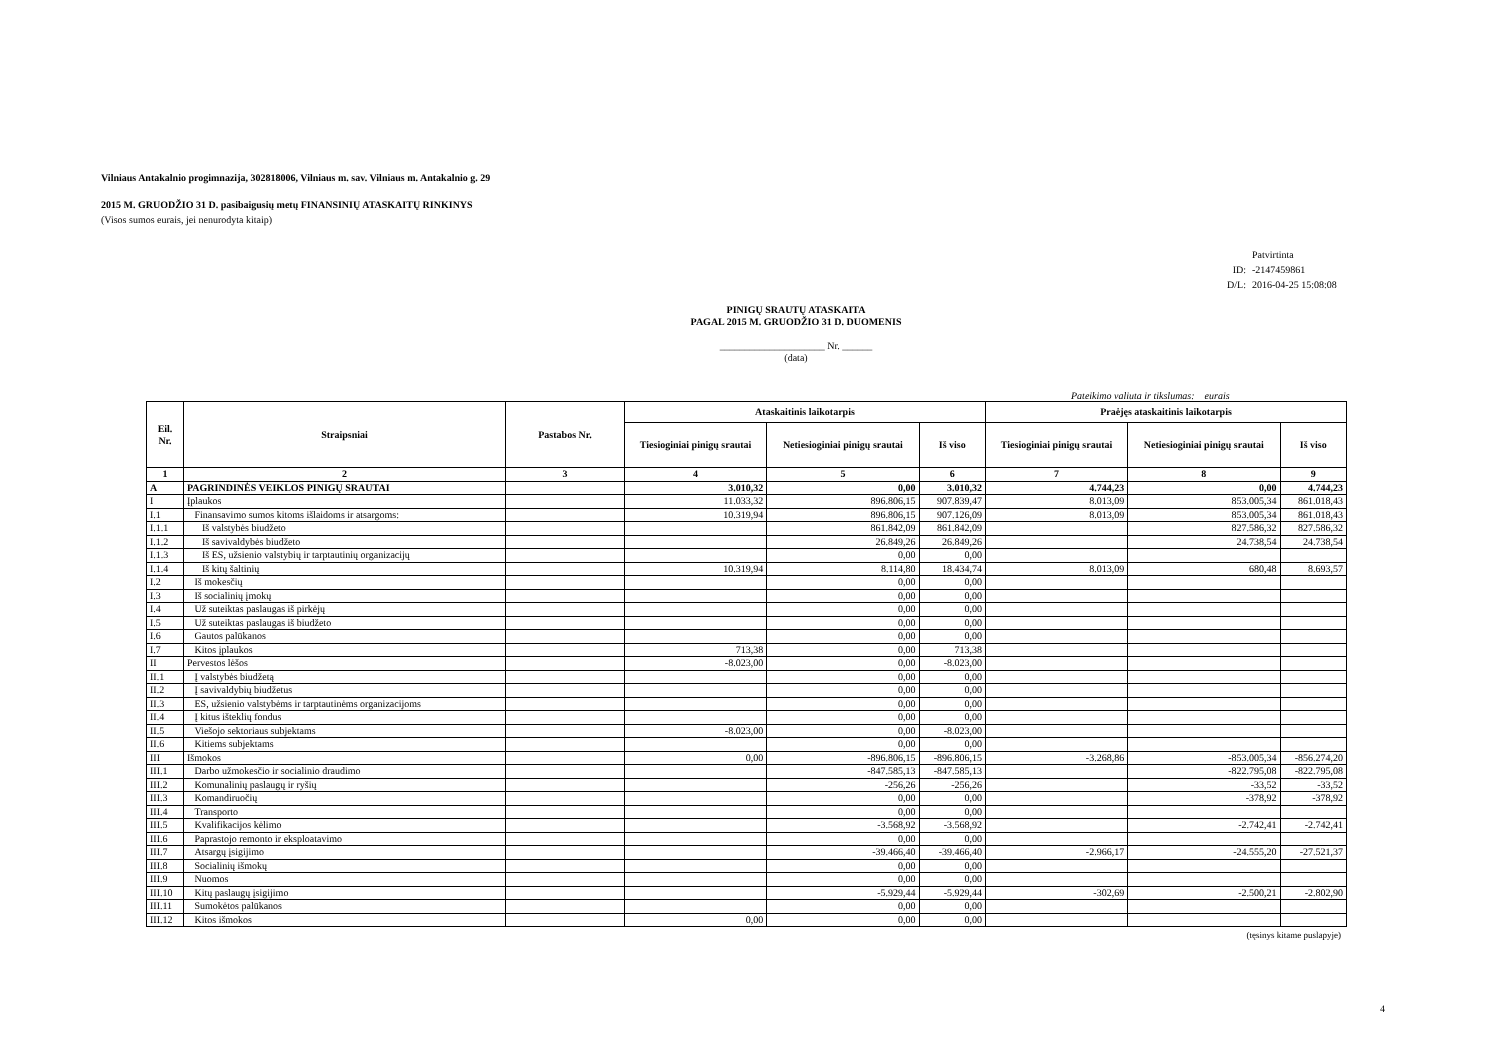Vilniaus Antakalnio progimnazija, 302818006, Vilniaus m. sav. Vilniaus m. Antakalnio g. 29
2015 M. GRUODŽIO 31 D. pasibaigusių metų FINANSINIŲ ATASKAITŲ RINKINYS
(Visos sumos eurais, jei nenurodyta kitaip)
Patvirtinta
ID: -2147459861
D/L: 2016-04-25 15:08:08
PINIGŲ SRAUTŲ ATASKAITA
PAGAL 2015 M. GRUODŽIO 31 D. DUOMENIS
_____________________ Nr. ______
(data)
Pateikimo valiuta ir tikslumas: eurais
| Eil. Nr. | Straipsniai | Pastabos Nr. | Ataskaitinis laikotarpis | | | Praėjęs ataskaitinis laikotarpis | | |
| --- | --- | --- | --- | --- | --- | --- | --- | --- |
| | | | Tiesioginiai pinigų srautai | Netiesioginiai pinigų srautai | Iš viso | Tiesioginiai pinigų srautai | Netiesioginiai pinigų srautai | Iš viso |
| 1 | 2 | 3 | 4 | 5 | 6 | 7 | 8 | 9 |
| A | PAGRINDINĖS VEIKLOS PINIGŲ SRAUTAI | | 3.010,32 | 0,00 | 3.010,32 | 4.744,23 | 0,00 | 4.744,23 |
| I | Įplaukos | | 11.033,32 | 896.806,15 | 907.839,47 | 8.013,09 | 853.005,34 | 861.018,43 |
| I.1 | Finansavimo sumos kitoms išlaidoms ir atsargoms: | | 10.319,94 | 896.806,15 | 907.126,09 | 8.013,09 | 853.005,34 | 861.018,43 |
| I.1.1 | Iš valstybės biudžeto | | | 861.842,09 | 861.842,09 | | 827.586,32 | 827.586,32 |
| I.1.2 | Iš savivaldybės biudžeto | | | 26.849,26 | 26.849,26 | | 24.738,54 | 24.738,54 |
| I.1.3 | Iš ES, užsienio valstybių ir tarptautinių organizacijų | | | 0,00 | 0,00 | | | |
| I.1.4 | Iš kitų šaltinių | | 10.319,94 | 8.114,80 | 18.434,74 | 8.013,09 | 680,48 | 8.693,57 |
| I.2 | Iš mokesčių | | | 0,00 | 0,00 | | | |
| I.3 | Iš socialinių įmokų | | | 0,00 | 0,00 | | | |
| I.4 | Už suteiktas paslaugas iš pirkėjų | | | 0,00 | 0,00 | | | |
| I.5 | Už suteiktas paslaugas iš biudžeto | | | 0,00 | 0,00 | | | |
| I.6 | Gautos palūkanos | | | 0,00 | 0,00 | | | |
| I.7 | Kitos įplaukos | | 713,38 | 0,00 | 713,38 | | | |
| II | Pervestos lėšos | | -8.023,00 | 0,00 | -8.023,00 | | | |
| II.1 | Į valstybės biudžetą | | | 0,00 | 0,00 | | | |
| II.2 | Į savivaldybių biudžetus | | | 0,00 | 0,00 | | | |
| II.3 | ES, užsienio valstybėms ir tarptautinėms organizacijoms | | | 0,00 | 0,00 | | | |
| II.4 | Į kitus išteklių fondus | | | 0,00 | 0,00 | | | |
| II.5 | Viešojo sektoriaus subjektams | | -8.023,00 | 0,00 | -8.023,00 | | | |
| II.6 | Kitiems subjektams | | | 0,00 | 0,00 | | | |
| III | Išmokos | | 0,00 | -896.806,15 | -896.806,15 | -3.268,86 | -853.005,34 | -856.274,20 |
| III.1 | Darbo užmokesčio ir socialinio draudimo | | | -847.585,13 | -847.585,13 | | -822.795,08 | -822.795,08 |
| III.2 | Komunalinių paslaugų ir ryšių | | | -256,26 | -256,26 | | -33,52 | -33,52 |
| III.3 | Komandiruočių | | | 0,00 | 0,00 | | -378,92 | -378,92 |
| III.4 | Transporto | | | 0,00 | 0,00 | | | |
| III.5 | Kvalifikacijos kėlimo | | | -3.568,92 | -3.568,92 | | -2.742,41 | -2.742,41 |
| III.6 | Paprastojo remonto ir eksploatavimo | | | 0,00 | 0,00 | | | |
| III.7 | Atsargų įsigijimo | | | -39.466,40 | -39.466,40 | -2.966,17 | -24.555,20 | -27.521,37 |
| III.8 | Socialinių išmokų | | | 0,00 | 0,00 | | | |
| III.9 | Nuomos | | | 0,00 | 0,00 | | | |
| III.10 | Kitų paslaugų įsigijimo | | | -5.929,44 | -5.929,44 | -302,69 | -2.500,21 | -2.802,90 |
| III.11 | Sumokėtos palūkanos | | | 0,00 | 0,00 | | | |
| III.12 | Kitos išmokos | | 0,00 | 0,00 | 0,00 | | | |
(tęsinys kitame puslapyje)
4